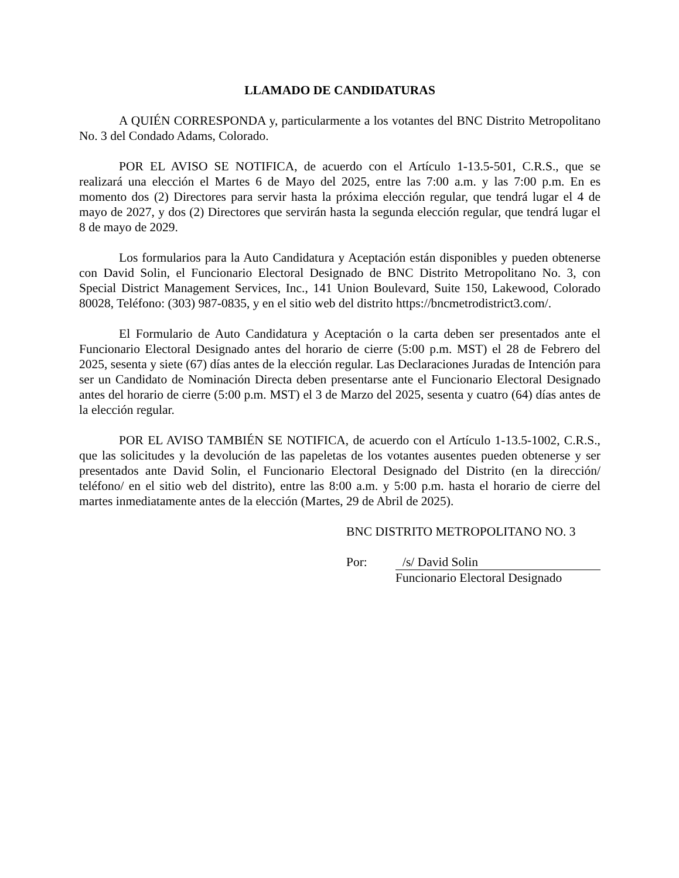LLAMADO DE CANDIDATURAS
A QUIÉN CORRESPONDA y, particularmente a los votantes del BNC Distrito Metropolitano No. 3 del Condado Adams, Colorado.
POR EL AVISO SE NOTIFICA, de acuerdo con el Artículo 1-13.5-501, C.R.S., que se realizará una elección el Martes 6 de Mayo del 2025, entre las 7:00 a.m. y las 7:00 p.m. En es momento dos (2) Directores para servir hasta la próxima elección regular, que tendrá lugar el 4 de mayo de 2027, y dos (2) Directores que servirán hasta la segunda elección regular, que tendrá lugar el 8 de mayo de 2029.
Los formularios para la Auto Candidatura y Aceptación están disponibles y pueden obtenerse con David Solin, el Funcionario Electoral Designado de BNC Distrito Metropolitano No. 3, con Special District Management Services, Inc., 141 Union Boulevard, Suite 150, Lakewood, Colorado 80028, Teléfono: (303) 987-0835, y en el sitio web del distrito https://bncmetrodistrict3.com/.
El Formulario de Auto Candidatura y Aceptación o la carta deben ser presentados ante el Funcionario Electoral Designado antes del horario de cierre (5:00 p.m. MST) el 28 de Febrero del 2025, sesenta y siete (67) días antes de la elección regular. Las Declaraciones Juradas de Intención para ser un Candidato de Nominación Directa deben presentarse ante el Funcionario Electoral Designado antes del horario de cierre (5:00 p.m. MST) el 3 de Marzo del 2025, sesenta y cuatro (64) días antes de la elección regular.
POR EL AVISO TAMBIÉN SE NOTIFICA, de acuerdo con el Artículo 1-13.5-1002, C.R.S., que las solicitudes y la devolución de las papeletas de los votantes ausentes pueden obtenerse y ser presentados ante David Solin, el Funcionario Electoral Designado del Distrito (en la dirección/ teléfono/ en el sitio web del distrito), entre las 8:00 a.m. y 5:00 p.m. hasta el horario de cierre del martes inmediatamente antes de la elección (Martes, 29 de Abril de 2025).
BNC DISTRITO METROPOLITANO NO. 3
Por: /s/ David Solin
Funcionario Electoral Designado